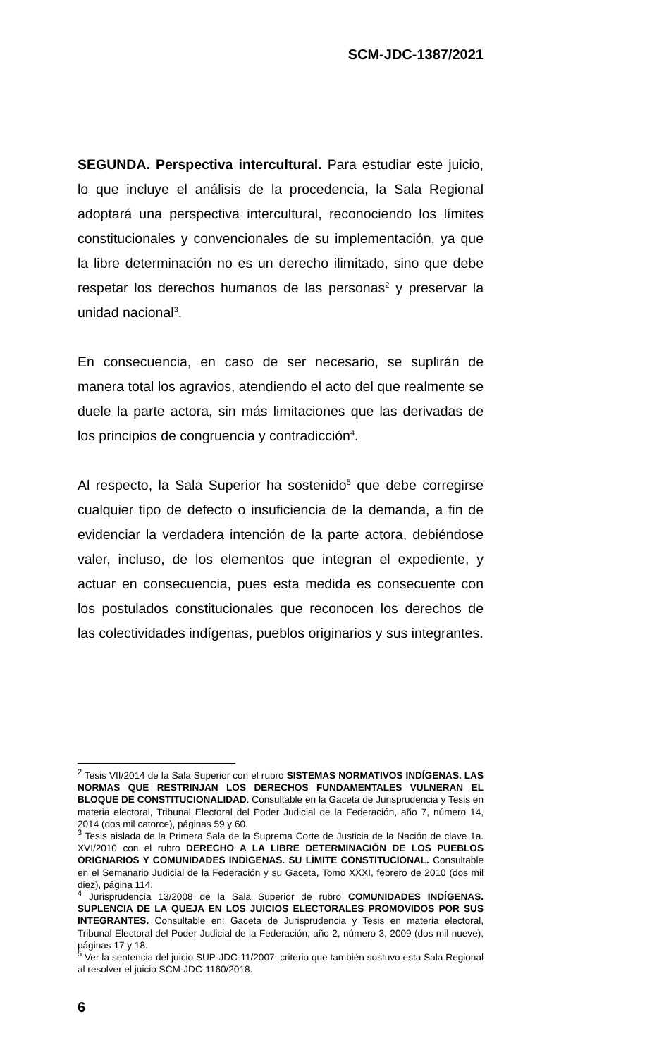SCM-JDC-1387/2021
SEGUNDA. Perspectiva intercultural. Para estudiar este juicio, lo que incluye el análisis de la procedencia, la Sala Regional adoptará una perspectiva intercultural, reconociendo los límites constitucionales y convencionales de su implementación, ya que la libre determinación no es un derecho ilimitado, sino que debe respetar los derechos humanos de las personas<sup>2</sup> y preservar la unidad nacional<sup>3</sup>.
En consecuencia, en caso de ser necesario, se suplirán de manera total los agravios, atendiendo el acto del que realmente se duele la parte actora, sin más limitaciones que las derivadas de los principios de congruencia y contradicción<sup>4</sup>.
Al respecto, la Sala Superior ha sostenido<sup>5</sup> que debe corregirse cualquier tipo de defecto o insuficiencia de la demanda, a fin de evidenciar la verdadera intención de la parte actora, debiéndose valer, incluso, de los elementos que integran el expediente, y actuar en consecuencia, pues esta medida es consecuente con los postulados constitucionales que reconocen los derechos de las colectividades indígenas, pueblos originarios y sus integrantes.
<sup>2</sup> Tesis VII/2014 de la Sala Superior con el rubro SISTEMAS NORMATIVOS INDÍGENAS. LAS NORMAS QUE RESTRINJAN LOS DERECHOS FUNDAMENTALES VULNERAN EL BLOQUE DE CONSTITUCIONALIDAD. Consultable en la Gaceta de Jurisprudencia y Tesis en materia electoral, Tribunal Electoral del Poder Judicial de la Federación, año 7, número 14, 2014 (dos mil catorce), páginas 59 y 60.
<sup>3</sup> Tesis aislada de la Primera Sala de la Suprema Corte de Justicia de la Nación de clave 1a. XVI/2010 con el rubro DERECHO A LA LIBRE DETERMINACIÓN DE LOS PUEBLOS ORIGNARIOS Y COMUNIDADES INDÍGENAS. SU LÍMITE CONSTITUCIONAL. Consultable en el Semanario Judicial de la Federación y su Gaceta, Tomo XXXI, febrero de 2010 (dos mil diez), página 114.
<sup>4</sup> Jurisprudencia 13/2008 de la Sala Superior de rubro COMUNIDADES INDÍGENAS. SUPLENCIA DE LA QUEJA EN LOS JUICIOS ELECTORALES PROMOVIDOS POR SUS INTEGRANTES. Consultable en: Gaceta de Jurisprudencia y Tesis en materia electoral, Tribunal Electoral del Poder Judicial de la Federación, año 2, número 3, 2009 (dos mil nueve), páginas 17 y 18.
<sup>5</sup> Ver la sentencia del juicio SUP-JDC-11/2007; criterio que también sostuvo esta Sala Regional al resolver el juicio SCM-JDC-1160/2018.
6